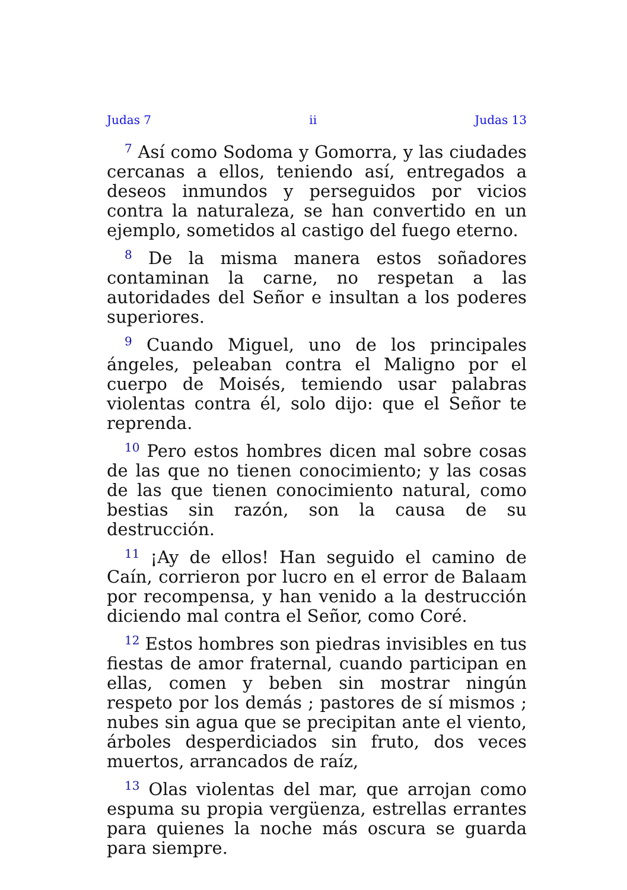Judas 7 ii Judas 13
<sup>7</sup> Así como Sodoma y Gomorra, y las ciudades cercanas a ellos, teniendo así, entregados a deseos inmundos y perseguidos por vicios contra la naturaleza, se han convertido en un ejemplo, sometidos al castigo del fuego eterno.
<sup>8</sup> De la misma manera estos soñadores contaminan la carne, no respetan a las autoridades del Señor e insultan a los poderes superiores.
<sup>9</sup> Cuando Miguel, uno de los principales ángeles, peleaban contra el Maligno por el cuerpo de Moisés, temiendo usar palabras violentas contra él, solo dijo: que el Señor te reprenda.
<sup>10</sup> Pero estos hombres dicen mal sobre cosas de las que no tienen conocimiento; y las cosas de las que tienen conocimiento natural, como bestias sin razón, son la causa de su destrucción.
<sup>11</sup> ¡Ay de ellos! Han seguido el camino de Caín, corrieron por lucro en el error de Balaam por recompensa, y han venido a la destrucción diciendo mal contra el Señor, como Coré.
<sup>12</sup> Estos hombres son piedras invisibles en tus fiestas de amor fraternal, cuando participan en ellas, comen y beben sin mostrar ningún respeto por los demás ; pastores de sí mismos ; nubes sin agua que se precipitan ante el viento, árboles desperdiciados sin fruto, dos veces muertos, arrancados de raíz,
<sup>13</sup> Olas violentas del mar, que arrojan como espuma su propia vergüenza, estrellas errantes para quienes la noche más oscura se guarda para siempre.